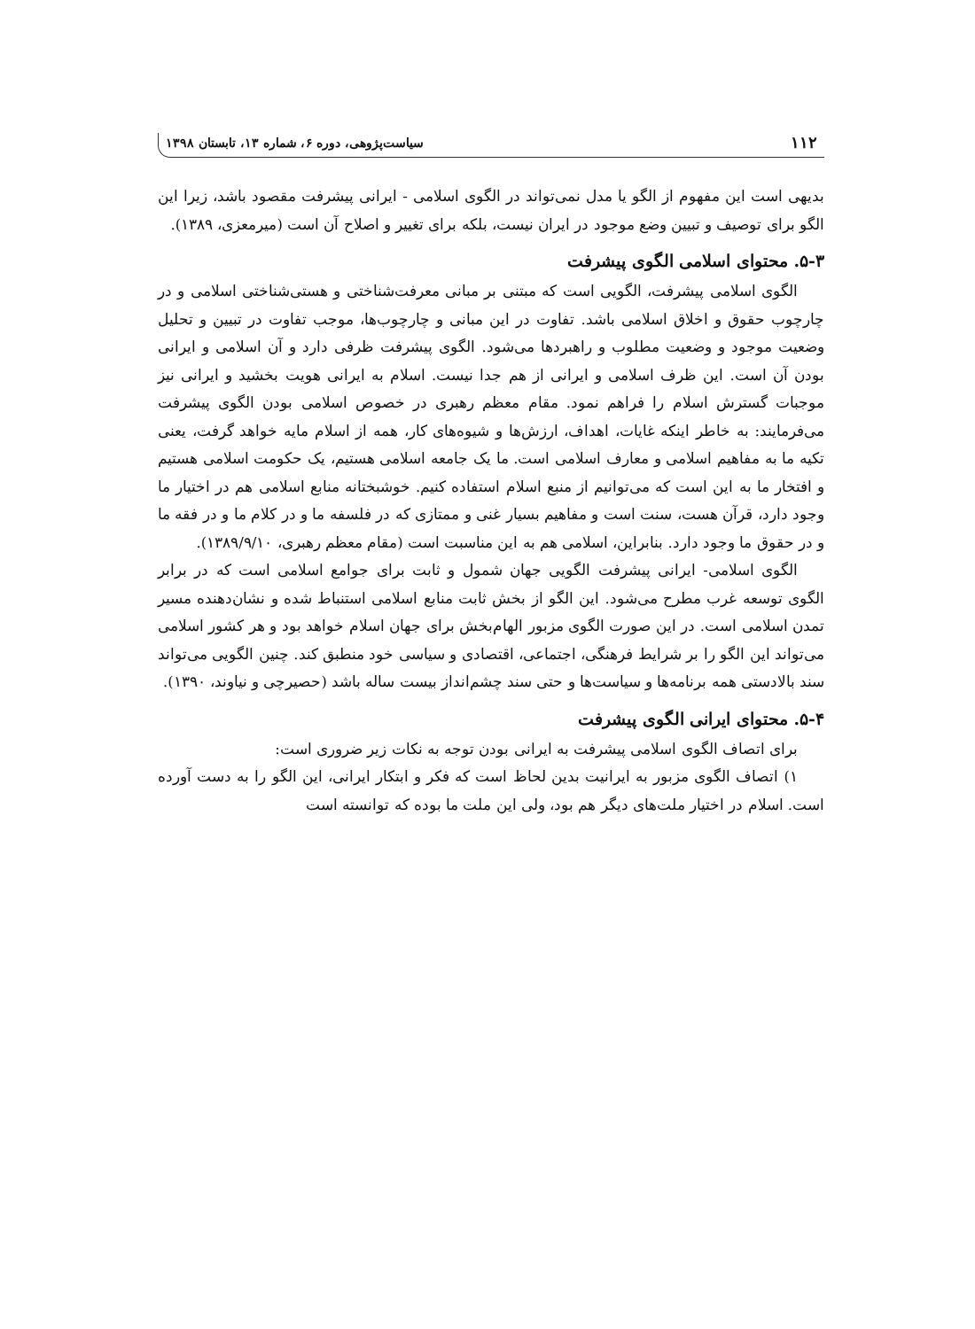۱۱۲ سیاست‌پژوهی، دوره ۶، شماره ۱۳، تابستان ۱۳۹۸
بدیهی است این مفهوم از الگو یا مدل نمی‌تواند در الگوی اسلامی - ایرانی پیشرفت مقصود باشد، زیرا این الگو برای توصیف و تبیین وضع موجود در ایران نیست، بلکه برای تغییر و اصلاح آن است (میرمعزی، ۱۳۸۹).
۵-۳. محتوای اسلامی الگوی پیشرفت
الگوی اسلامی پیشرفت، الگویی است که مبتنی بر مبانی معرفت‌شناختی و هستی‌شناختی اسلامی و در چارچوب حقوق و اخلاق اسلامی باشد. تفاوت در این مبانی و چارچوب‌ها، موجب تفاوت در تبیین و تحلیل وضعیت موجود و وضعیت مطلوب و راهبردها می‌شود. الگوی پیشرفت ظرفی دارد و آن اسلامی و ایرانی بودن آن است. این ظرف اسلامی و ایرانی از هم جدا نیست. اسلام به ایرانی هویت بخشید و ایرانی نیز موجبات گسترش اسلام را فراهم نمود. مقام معظم رهبری در خصوص اسلامی بودن الگوی پیشرفت می‌فرمایند: به خاطر اینکه غایات، اهداف، ارزش‌ها و شیوه‌های کار، همه از اسلام مایه خواهد گرفت، یعنی تکیه ما به مفاهیم اسلامی و معارف اسلامی است. ما یک جامعه اسلامی هستیم، یک حکومت اسلامی هستیم و افتخار ما به این است که می‌توانیم از منبع اسلام استفاده کنیم. خوشبختانه منابع اسلامی هم در اختیار ما وجود دارد، قرآن هست، سنت است و مفاهیم بسیار غنی و ممتازی که در فلسفه ما و در کلام ما و در فقه ما و در حقوق ما وجود دارد. بنابراین، اسلامی هم به این مناسبت است (مقام معظم رهبری، ۱۳۸۹/۹/۱۰).
الگوی اسلامی- ایرانی پیشرفت الگویی جهان شمول و ثابت برای جوامع اسلامی است که در برابر الگوی توسعه غرب مطرح می‌شود. این الگو از بخش ثابت منابع اسلامی استنباط شده و نشان‌دهنده مسیر تمدن اسلامی است. در این صورت الگوی مزبور الهام‌بخش برای جهان اسلام خواهد بود و هر کشور اسلامی می‌تواند این الگو را بر شرایط فرهنگی، اجتماعی، اقتصادی و سیاسی خود منطبق کند. چنین الگویی می‌تواند سند بالادستی همه برنامه‌ها و سیاست‌ها و حتی سند چشم‌انداز بیست ساله باشد (حصیرچی و نیاوند، ۱۳۹۰).
۵-۴. محتوای ایرانی الگوی پیشرفت
برای اتصاف الگوی اسلامی پیشرفت به ایرانی بودن توجه به نکات زیر ضروری است:
۱) اتصاف الگوی مزبور به ایرانیت بدین لحاظ است که فکر و ابتکار ایرانی، این الگو را به دست آورده است. اسلام در اختیار ملت‌های دیگر هم بود، ولی این ملت ما بوده که توانسته است